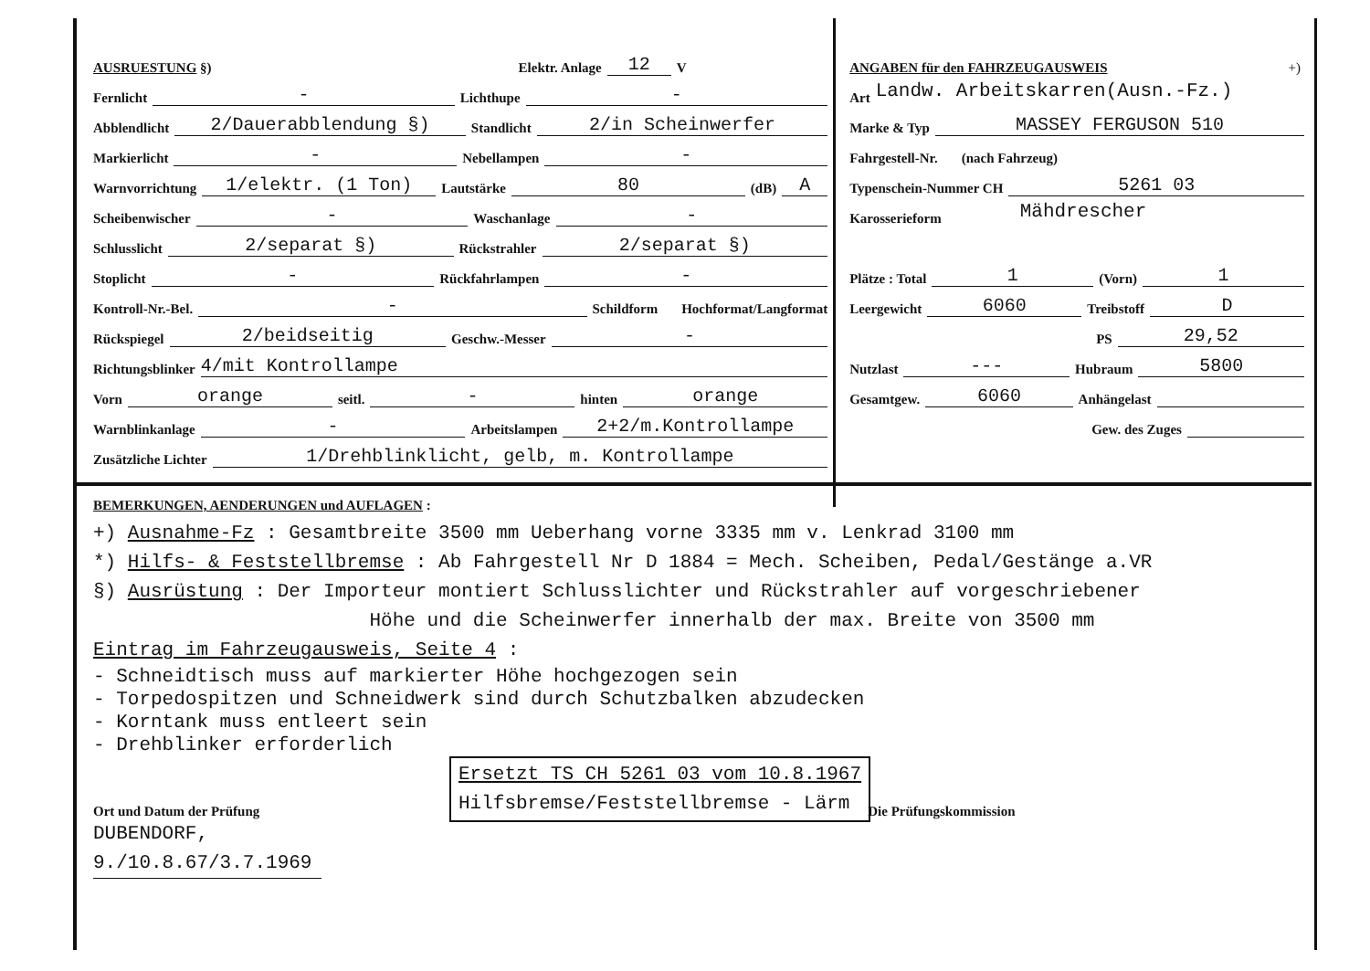AUSRUESTUNG §) Elektr. Anlage 12 V
Fernlicht - Lichthupe -
Abblendlicht 2/Dauerabblendung §) Standlicht 2/in Scheinwerfer
Markierlicht - Nebellampen -
Warnvorrichtung 1/elektr. (1 Ton) Lautstärke 80 (dB) A
Scheibenwischer - Waschanlage -
Schlusslicht 2/separat §) Rückstrahler 2/separat §)
Stoplicht - Rückfahrlampen -
Kontroll-Nr.-Bel. - Schildform Hochformat/Langformat
Rückspiegel 2/beidseitig Geschw.-Messer -
Richtungsblinker 4/mit Kontrollampe
Vorn orange seitl. - hinten orange
Warnblinkanlage - Arbeitslampen 2+2/m.Kontrollampe
Zusätzliche Lichter 1/Drehblinklicht, gelb, m. Kontrollampe
ANGABEN für den FAHRZEUGAUSWEIS +)
Art Landw. Arbeitskarren(Ausn.-Fz.)
Marke & Typ MASSEY FERGUSON 510
Fahrgestell-Nr. (nach Fahrzeug)
Typenschein-Nummer CH 5261 03
Karosserieform Mähdrescher
Plätze : Total 1 (Vorn) 1
Leergewicht 6060 Treibstoff D
PS 29,52
Nutzlast --- Hubraum 5800
Gesamtgew. 6060 Anhängelast
Gew. des Zuges
BEMERKUNGEN, AENDERUNGEN und AUFLAGEN :
+) Ausnahme-Fz : Gesamtbreite 3500 mm Ueberhang vorne 3335 mm v. Lenkrad 3100 mm
*) Hilfs- & Feststellbremse : Ab Fahrgestell Nr D 1884 = Mech. Scheiben, Pedal/Gestänge a.VR
§) Ausrüstung : Der Importeur montiert Schlusslichter und Rückstrahler auf vorgeschriebener
Höhe und die Scheinwerfer innerhalb der max. Breite von 3500 mm
Eintrag im Fahrzeugausweis, Seite 4 :
- Schneidtisch muss auf markierter Höhe hochgezogen sein
- Torpedospitzen und Schneidwerk sind durch Schutzbalken abzudecken
- Korntank muss entleert sein
- Drehblinker erforderlich
Ersetzt TS CH 5261 03 vom 10.8.1967
Hilfsbremse/Feststellbremse - Lärm
Ort und Datum der Prüfung Die Prüfungskommission
DUBENDORF, 9./10.8.67/3.7.1969